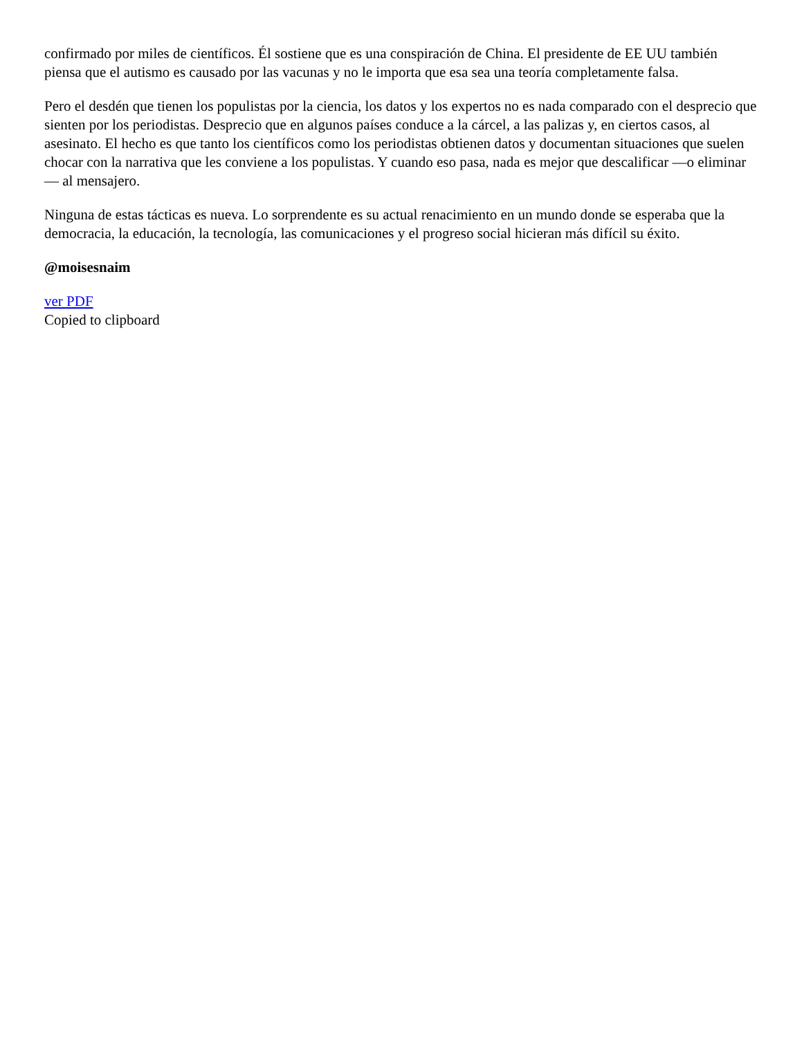confirmado por miles de científicos. Él sostiene que es una conspiración de China. El presidente de EE UU también piensa que el autismo es causado por las vacunas y no le importa que esa sea una teoría completamente falsa.
Pero el desdén que tienen los populistas por la ciencia, los datos y los expertos no es nada comparado con el desprecio que sienten por los periodistas. Desprecio que en algunos países conduce a la cárcel, a las palizas y, en ciertos casos, al asesinato. El hecho es que tanto los científicos como los periodistas obtienen datos y documentan situaciones que suelen chocar con la narrativa que les conviene a los populistas. Y cuando eso pasa, nada es mejor que descalificar —o eliminar— al mensajero.
Ninguna de estas tácticas es nueva. Lo sorprendente es su actual renacimiento en un mundo donde se esperaba que la democracia, la educación, la tecnología, las comunicaciones y el progreso social hicieran más difícil su éxito.
@moisesnaim
ver PDF
Copied to clipboard